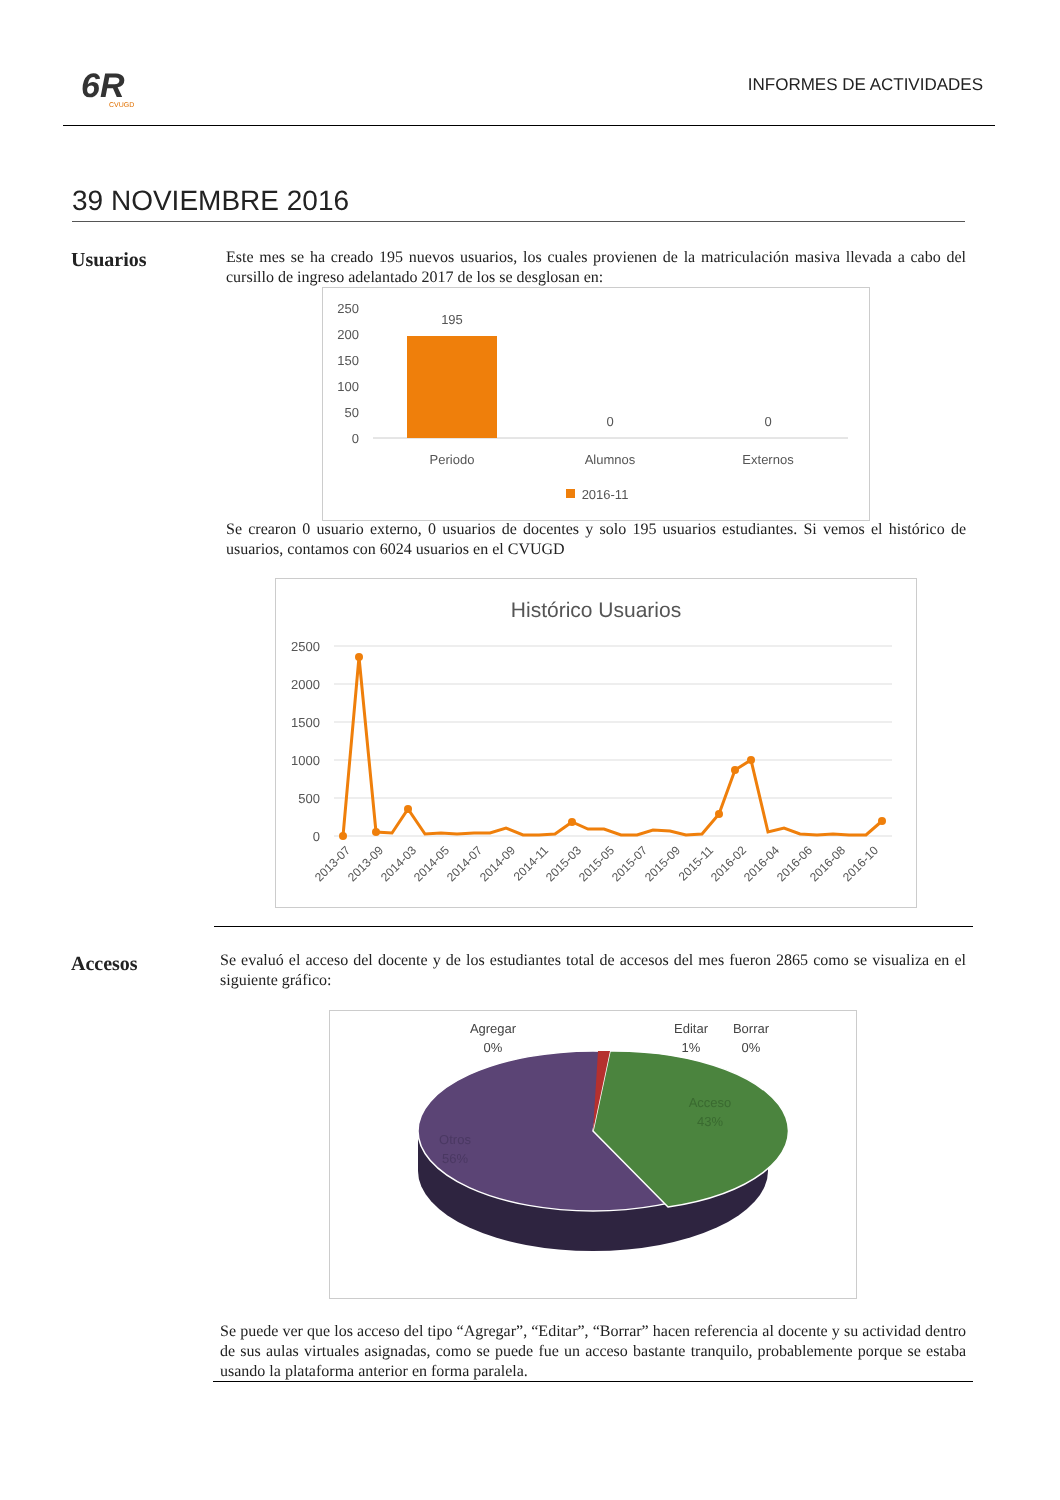6R
CVUGD
INFORMES DE ACTIVIDADES
39 NOVIEMBRE 2016
Usuarios
Este mes se ha creado 195 nuevos usuarios, los cuales provienen de la matriculación masiva llevada a cabo del cursillo de ingreso adelantado 2017 de los se desglosan en:
250
200
150
100
50
0
195
0
0
Periodo
Alumnos
Externos
2016-11
Se crearon 0 usuario externo, 0 usuarios de docentes y solo 195 usuarios estudiantes. Si vemos el histórico de usuarios, contamos con 6024 usuarios en el CVUGD
Histórico Usuarios
2500
2000
1500
1000
500
0
2013-07
2013-09
2014-03
2014-05
2014-07
2014-09
2014-11
2015-03
2015-05
2015-07
2015-09
2015-11
2016-02
2016-04
2016-06
2016-08
2016-10
Accesos
Se evaluó el acceso del docente y de los estudiantes total de accesos del mes fueron 2865 como se visualiza en el siguiente gráfico:
Agregar
0%
Editar
1%
Borrar
0%
Acceso
43%
Otros
56%
Se puede ver que los acceso del tipo “Agregar”, “Editar”, “Borrar” hacen referencia al docente y su actividad dentro de sus aulas virtuales asignadas, como se puede fue un acceso bastante tranquilo, probablemente porque se estaba usando la plataforma anterior en forma paralela.